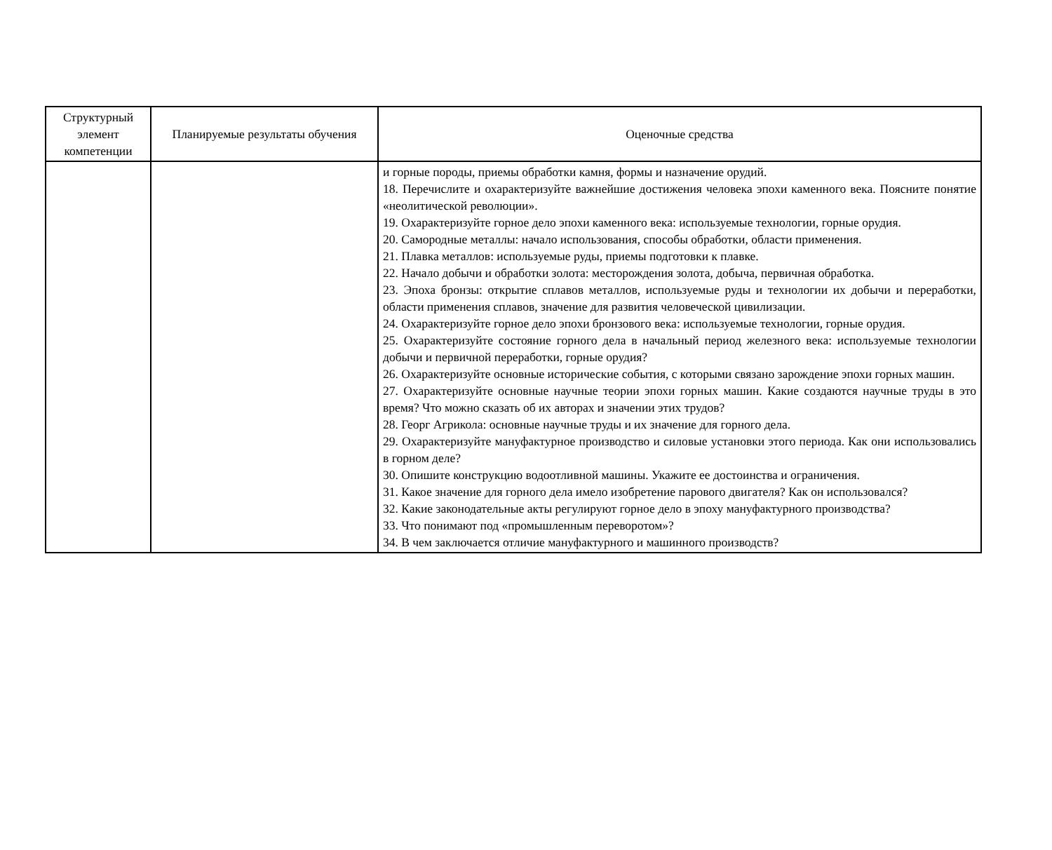| Структурный элемент компетенции | Планируемые результаты обучения | Оценочные средства |
| --- | --- | --- |
| | | и горные породы, приемы обработки камня, формы и назначение орудий. 18. Перечислите и охарактеризуйте важнейшие достижения человека эпохи каменного века. Поясните понятие «неолитической революции». 19. Охарактеризуйте горное дело эпохи каменного века: используемые технологии, горные орудия. 20. Самородные металлы: начало использования, способы обработки, области применения. 21. Плавка металлов: используемые руды, приемы подготовки к плавке. 22. Начало добычи и обработки золота: месторождения золота, добыча, первичная обработка. 23. Эпоха бронзы: открытие сплавов металлов, используемые руды и технологии их добычи и переработки, области применения сплавов, значение для развития человеческой цивилизации. 24. Охарактеризуйте горное дело эпохи бронзового века: используемые технологии, горные орудия. 25. Охарактеризуйте состояние горного дела в начальный период железного века: используемые технологии добычи и первичной переработки, горные орудия? 26. Охарактеризуйте основные исторические события, с которыми связано зарождение эпохи горных машин. 27. Охарактеризуйте основные научные теории эпохи горных машин. Какие создаются научные труды в это время? Что можно сказать об их авторах и значении этих трудов? 28. Георг Агрикола: основные научные труды и их значение для горного дела. 29. Охарактеризуйте мануфактурное производство и силовые установки этого периода. Как они использовались в горном деле? 30. Опишите конструкцию водоотливной машины. Укажите ее достоинства и ограничения. 31. Какое значение для горного дела имело изобретение парового двигателя? Как он использовался? 32. Какие законодательные акты регулируют горное дело в эпоху мануфактурного производства? 33. Что понимают под «промышленным переворотом»? 34. В чем заключается отличие мануфактурного и машинного производств? |